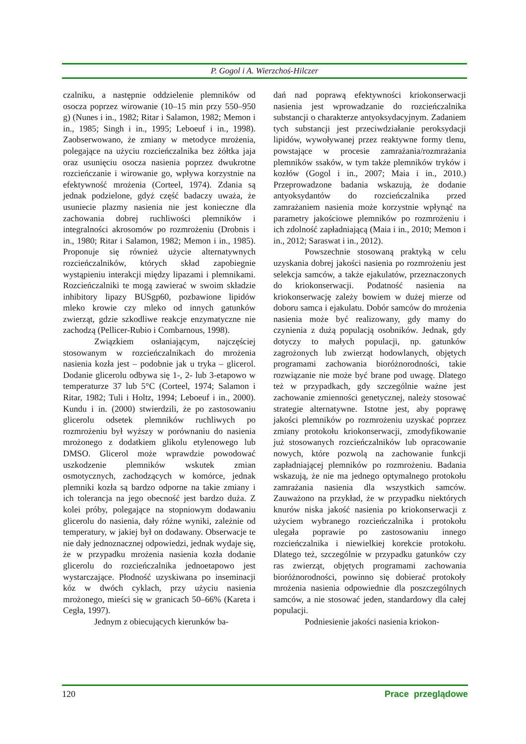P. Gogol i A. Wierzchoś-Hilczer
czalniku, a następnie oddzielenie plemników od osocza poprzez wirowanie (10–15 min przy 550–950 g) (Nunes i in., 1982; Ritar i Salamon, 1982; Memon i in., 1985; Singh i in., 1995; Leboeuf i in., 1998). Zaobserwowano, że zmiany w metodyce mrożenia, polegające na użyciu rozcieńczalnika bez żółtka jaja oraz usunięciu osocza nasienia poprzez dwukrotne rozcieńczanie i wirowanie go, wpływa korzystnie na efektywność mrożenia (Corteel, 1974). Zdania są jednak podzielone, gdyż część badaczy uważa, że usuniecie plazmy nasienia nie jest konieczne dla zachowania dobrej ruchliwości plemników i integralności akrosomów po rozmrożeniu (Drobnis i in., 1980; Ritar i Salamon, 1982; Memon i in., 1985). Proponuje się również użycie alternatywnych rozcieńczalników, których skład zapobiegnie wystąpieniu interakcji między lipazami i plemnikami. Rozcieńczalniki te mogą zawierać w swoim składzie inhibitory lipazy BUSgp60, pozbawione lipidów mleko krowie czy mleko od innych gatunków zwierząt, gdzie szkodliwe reakcje enzymatyczne nie zachodzą (Pellicer-Rubio i Combarnous, 1998).
Związkiem osłaniającym, najczęściej stosowanym w rozcieńczalnikach do mrożenia nasienia kozła jest – podobnie jak u tryka – glicerol. Dodanie glicerolu odbywa się 1-, 2- lub 3-etapowo w temperaturze 37 lub 5°C (Corteel, 1974; Salamon i Ritar, 1982; Tuli i Holtz, 1994; Leboeuf i in., 2000). Kundu i in. (2000) stwierdzili, że po zastosowaniu glicerolu odsetek plemników ruchliwych po rozmrożeniu był wyższy w porównaniu do nasienia mrożonego z dodatkiem glikolu etylenowego lub DMSO. Glicerol może wprawdzie powodować uszkodzenie plemników wskutek zmian osmotycznych, zachodzących w komórce, jednak plemniki kozła są bardzo odporne na takie zmiany i ich tolerancja na jego obecność jest bardzo duża. Z kolei próby, polegające na stopniowym dodawaniu glicerolu do nasienia, dały różne wyniki, zależnie od temperatury, w jakiej był on dodawany. Obserwacje te nie dały jednoznacznej odpowiedzi, jednak wydaje się, że w przypadku mrożenia nasienia kozła dodanie glicerolu do rozcieńczalnika jednoetapowo jest wystarczające. Płodność uzyskiwana po inseminacji kóz w dwóch cyklach, przy użyciu nasienia mrożonego, mieści się w granicach 50–66% (Kareta i Cegła, 1997).
Jednym z obiecujących kierunków ba-
dań nad poprawą efektywności kriokonserwacji nasienia jest wprowadzanie do rozcieńczalnika substancji o charakterze antyoksydacyjnym. Zadaniem tych substancji jest przeciwdziałanie peroksydacji lipidów, wywoływanej przez reaktywne formy tlenu, powstające w procesie zamrażania/rozmrażania plemników ssaków, w tym także plemników tryków i kozłów (Gogol i in., 2007; Maia i in., 2010.) Przeprowadzone badania wskazują, że dodanie antyoksydantów do rozcieńczalnika przed zamrażaniem nasienia może korzystnie wpłynąć na parametry jakościowe plemników po rozmrożeniu i ich zdolność zapładniającą (Maia i in., 2010; Memon i in., 2012; Saraswat i in., 2012).
Powszechnie stosowaną praktyką w celu uzyskania dobrej jakości nasienia po rozmrożeniu jest selekcja samców, a także ejakulatów, przeznaczonych do kriokonserwacji. Podatność nasienia na kriokonserwację zależy bowiem w dużej mierze od doboru samca i ejakulatu. Dobór samców do mrożenia nasienia może być realizowany, gdy mamy do czynienia z dużą populacją osobników. Jednak, gdy dotyczy to małych populacji, np. gatunków zagrożonych lub zwierząt hodowlanych, objętych programami zachowania bioróżnorodności, takie rozwiązanie nie może być brane pod uwagę. Dlatego też w przypadkach, gdy szczególnie ważne jest zachowanie zmienności genetycznej, należy stosować strategie alternatywne. Istotne jest, aby poprawę jakości plemników po rozmrożeniu uzyskać poprzez zmiany protokołu kriokonserwacji, zmodyfikowanie już stosowanych rozcieńczalników lub opracowanie nowych, które pozwolą na zachowanie funkcji zapładniającej plemników po rozmrożeniu. Badania wskazują, że nie ma jednego optymalnego protokołu zamrażania nasienia dla wszystkich samców. Zauważono na przykład, że w przypadku niektórych knurów niska jakość nasienia po kriokonserwacji z użyciem wybranego rozcieńczalnika i protokołu ulegała poprawie po zastosowaniu innego rozcieńczalnika i niewielkiej korekcie protokołu. Dlatego też, szczególnie w przypadku gatunków czy ras zwierząt, objętych programami zachowania bioróżnorodności, powinno się dobierać protokoły mrożenia nasienia odpowiednie dla poszczególnych samców, a nie stosować jeden, standardowy dla całej populacji.
Podniesienie jakości nasienia kriokon-
120 Prace przeglądowe